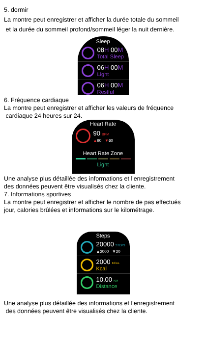5. dormir
La montre peut enregistrer et afficher la durée totale du sommeil
et la durée du sommeil profond/sommeil léger la nuit dernière.
Sleep
08H 00M
Total Sleep
06H 00M
Light
06H 00M
Restful
6. Fréquence cardiaque
La montre peut enregistrer et afficher les valeurs de fréquence
cardiaque 24 heures sur 24.
Heart Rate
90 BPM
▲90 ▼60
Heart Rate Zone
Light
Une analyse plus détaillée des informations et l'enregistrement
des données peuvent être visualisés chez la cliente.
7. Informations sportives
La montre peut enregistrer et afficher le nombre de pas effectués
jour, calories brûlées et informations sur le kilométrage.
Steps
20000 STEPS
▲2000 ▼20
2000 KCAL
Kcal
10.00 KM
Distance
Une analyse plus détaillée des informations et l'enregistrement
des données peuvent être visualisés chez la cliente.